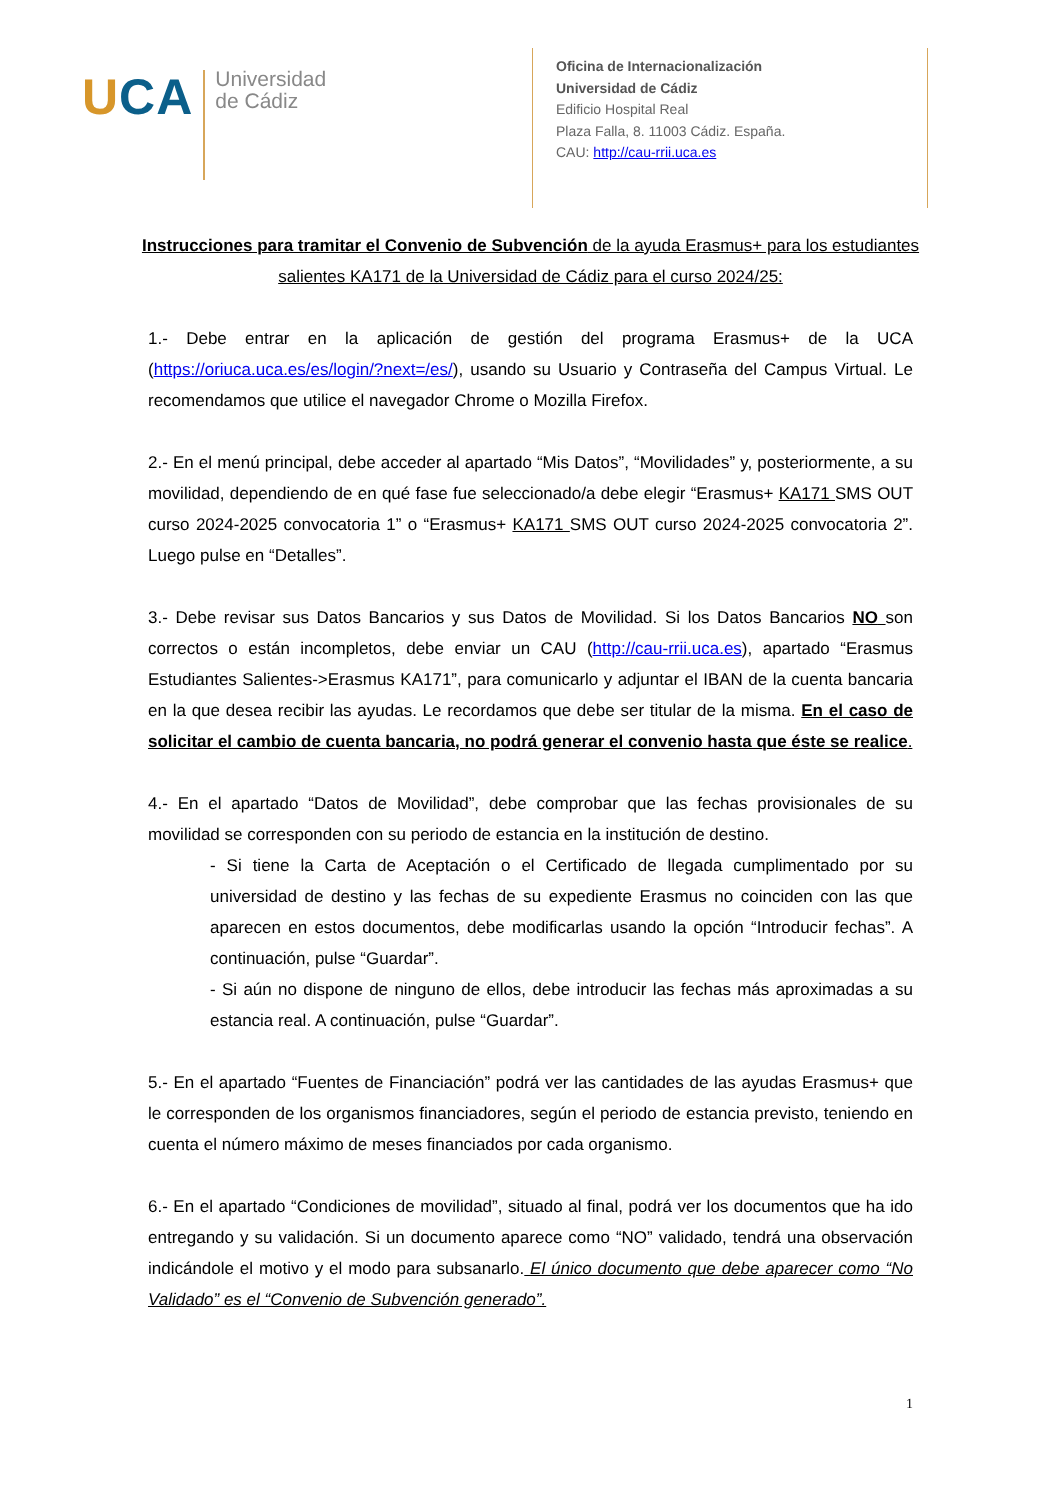UCA
Universidad
de Cádiz
Oficina de Internacionalización
Universidad de Cádiz
Edificio Hospital Real
Plaza Falla, 8. 11003 Cádiz. España.
CAU: http://cau-rrii.uca.es
Instrucciones para tramitar el Convenio de Subvención de la ayuda Erasmus+ para los estudiantes salientes KA171 de la Universidad de Cádiz para el curso 2024/25:
1.- Debe entrar en la aplicación de gestión del programa Erasmus+ de la UCA (https://oriuca.uca.es/es/login/?next=/es/), usando su Usuario y Contraseña del Campus Virtual. Le recomendamos que utilice el navegador Chrome o Mozilla Firefox.
2.- En el menú principal, debe acceder al apartado “Mis Datos”, “Movilidades” y, posteriormente, a su movilidad, dependiendo de en qué fase fue seleccionado/a debe elegir “Erasmus+ KA171 SMS OUT curso 2024-2025 convocatoria 1” o “Erasmus+ KA171 SMS OUT curso 2024-2025 convocatoria 2”. Luego pulse en “Detalles”.
3.- Debe revisar sus Datos Bancarios y sus Datos de Movilidad. Si los Datos Bancarios NO son correctos o están incompletos, debe enviar un CAU (http://cau-rrii.uca.es), apartado “Erasmus Estudiantes Salientes->Erasmus KA171”, para comunicarlo y adjuntar el IBAN de la cuenta bancaria en la que desea recibir las ayudas. Le recordamos que debe ser titular de la misma. En el caso de solicitar el cambio de cuenta bancaria, no podrá generar el convenio hasta que éste se realice.
4.- En el apartado “Datos de Movilidad”, debe comprobar que las fechas provisionales de su movilidad se corresponden con su periodo de estancia en la institución de destino.
- Si tiene la Carta de Aceptación o el Certificado de llegada cumplimentado por su universidad de destino y las fechas de su expediente Erasmus no coinciden con las que aparecen en estos documentos, debe modificarlas usando la opción “Introducir fechas”. A continuación, pulse “Guardar”.
- Si aún no dispone de ninguno de ellos, debe introducir las fechas más aproximadas a su estancia real. A continuación, pulse “Guardar”.
5.- En el apartado “Fuentes de Financiación” podrá ver las cantidades de las ayudas Erasmus+ que le corresponden de los organismos financiadores, según el periodo de estancia previsto, teniendo en cuenta el número máximo de meses financiados por cada organismo.
6.- En el apartado “Condiciones de movilidad”, situado al final, podrá ver los documentos que ha ido entregando y su validación. Si un documento aparece como “NO” validado, tendrá una observación indicándole el motivo y el modo para subsanarlo. El único documento que debe aparecer como “No Validado” es el “Convenio de Subvención generado”.
1